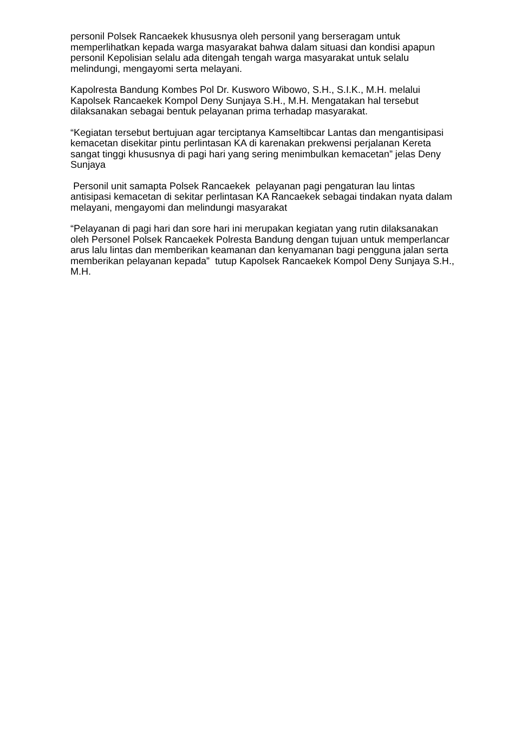personil Polsek Rancaekek khususnya oleh personil yang berseragam untuk memperlihatkan kepada warga masyarakat bahwa dalam situasi dan kondisi apapun personil Kepolisian selalu ada ditengah tengah warga masyarakat untuk selalu melindungi, mengayomi serta melayani.
Kapolresta Bandung Kombes Pol Dr. Kusworo Wibowo, S.H., S.I.K., M.H. melalui Kapolsek Rancaekek Kompol Deny Sunjaya S.H., M.H. Mengatakan hal tersebut dilaksanakan sebagai bentuk pelayanan prima terhadap masyarakat.
“Kegiatan tersebut bertujuan agar terciptanya Kamseltibcar Lantas dan mengantisipasi kemacetan disekitar pintu perlintasan KA di karenakan prekwensi perjalanan Kereta sangat tinggi khususnya di pagi hari yang sering menimbulkan kemacetan” jelas Deny Sunjaya
Personil unit samapta Polsek Rancaekek pelayanan pagi pengaturan lau lintas antisipasi kemacetan di sekitar perlintasan KA Rancaekek sebagai tindakan nyata dalam melayani, mengayomi dan melindungi masyarakat
“Pelayanan di pagi hari dan sore hari ini merupakan kegiatan yang rutin dilaksanakan oleh Personel Polsek Rancaekek Polresta Bandung dengan tujuan untuk memperlancar arus lalu lintas dan memberikan keamanan dan kenyamanan bagi pengguna jalan serta memberikan pelayanan kepada” tutup Kapolsek Rancaekek Kompol Deny Sunjaya S.H., M.H.